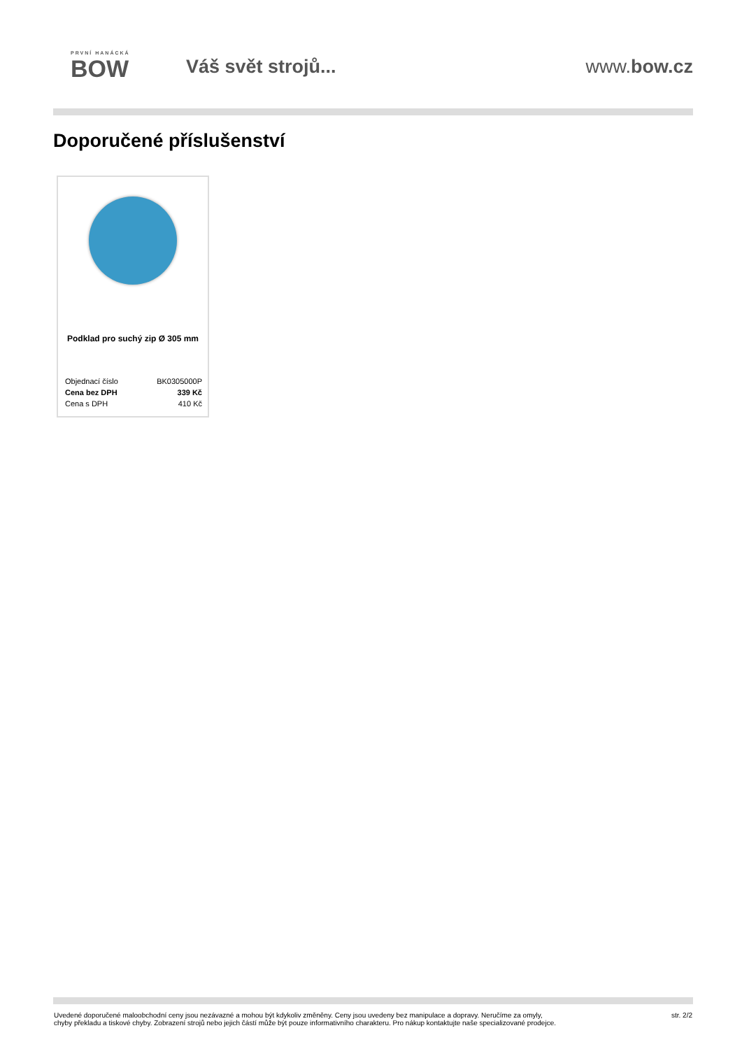PRVNÍ HANÁCKÁ
BOW
Váš svět strojů... www.bow.cz
Doporučené příslušenství
Podklad pro suchý zip Ø 305 mm
| Objednací číslo | BK0305000P |
| Cena bez DPH | 339 Kč |
| Cena s DPH | 410 Kč |
Uvedené doporučené maloobchodní ceny jsou nezávazné a mohou být kdykoliv změněny. Ceny jsou uvedeny bez manipulace a dopravy. Neručíme za omyly,
chyby překladu a tiskové chyby. Zobrazení strojů nebo jejich částí může být pouze informativního charakteru. Pro nákup kontaktujte naše specializované prodejce.
str. 2/2